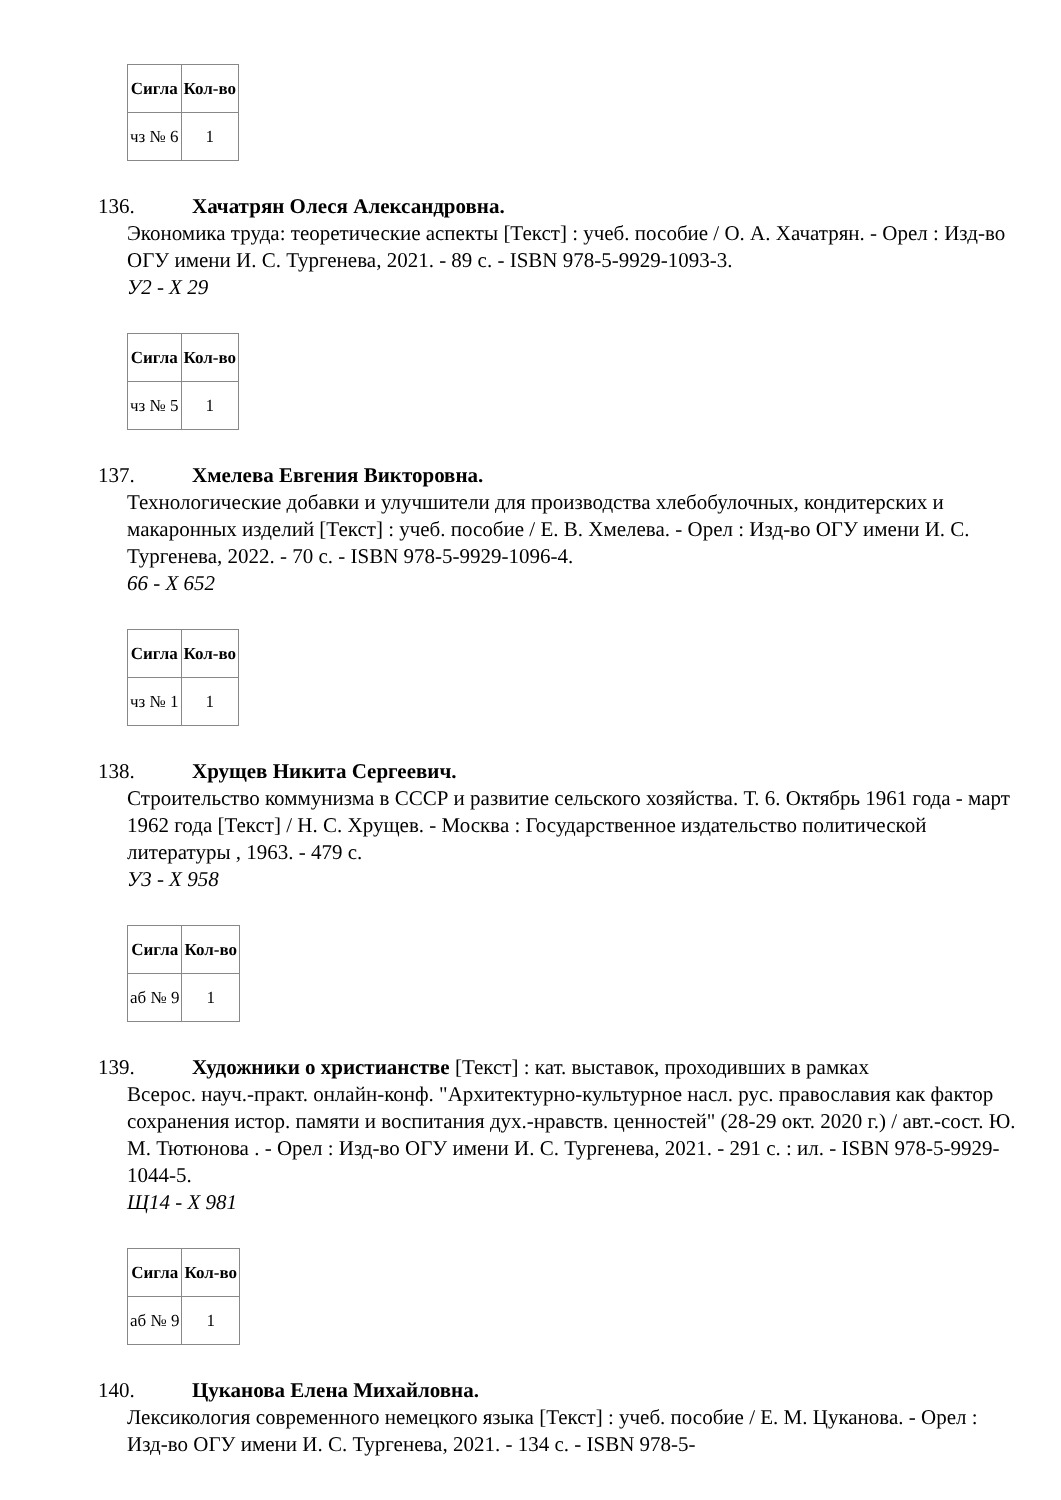| Сигла | Кол-во |
| --- | --- |
| чз № 6 | 1 |
136. Хачатрян Олеся Александровна.
Экономика труда: теоретические аспекты [Текст] : учеб. пособие / О. А. Хачатрян. - Орел : Изд-во ОГУ имени И. С. Тургенева, 2021. - 89 с. - ISBN 978-5-9929-1093-3.
У2 - Х 29
| Сигла | Кол-во |
| --- | --- |
| чз № 5 | 1 |
137. Хмелева Евгения Викторовна.
Технологические добавки и улучшители для производства хлебобулочных, кондитерских и макаронных изделий [Текст] : учеб. пособие / Е. В. Хмелева. - Орел : Изд-во ОГУ имени И. С. Тургенева, 2022. - 70 с. - ISBN 978-5-9929-1096-4.
66 - Х 652
| Сигла | Кол-во |
| --- | --- |
| чз № 1 | 1 |
138. Хрущев Никита Сергеевич.
Строительство коммунизма в СССР и развитие сельского хозяйства. Т. 6. Октябрь 1961 года - март 1962 года [Текст] / Н. С. Хрущев. - Москва : Государственное издательство политической литературы , 1963. - 479 с.
У3 - Х 958
| Сигла | Кол-во |
| --- | --- |
| аб № 9 | 1 |
139. Художники о христианстве [Текст] : кат. выставок, проходивших в рамках
Всерос. науч.-практ. онлайн-конф. "Архитектурно-культурное насл. рус. православия как фактор сохранения истор. памяти и воспитания дух.-нравств. ценностей" (28-29 окт. 2020 г.) / авт.-сост. Ю. М. Тютюнова . - Орел : Изд-во ОГУ имени И. С. Тургенева, 2021. - 291 с. : ил. - ISBN 978-5-9929-1044-5.
Щ14 - Х 981
| Сигла | Кол-во |
| --- | --- |
| аб № 9 | 1 |
140. Цуканова Елена Михайловна.
Лексикология современного немецкого языка [Текст] : учеб. пособие / Е. М. Цуканова. - Орел : Изд-во ОГУ имени И. С. Тургенева, 2021. - 134 с. - ISBN 978-5-